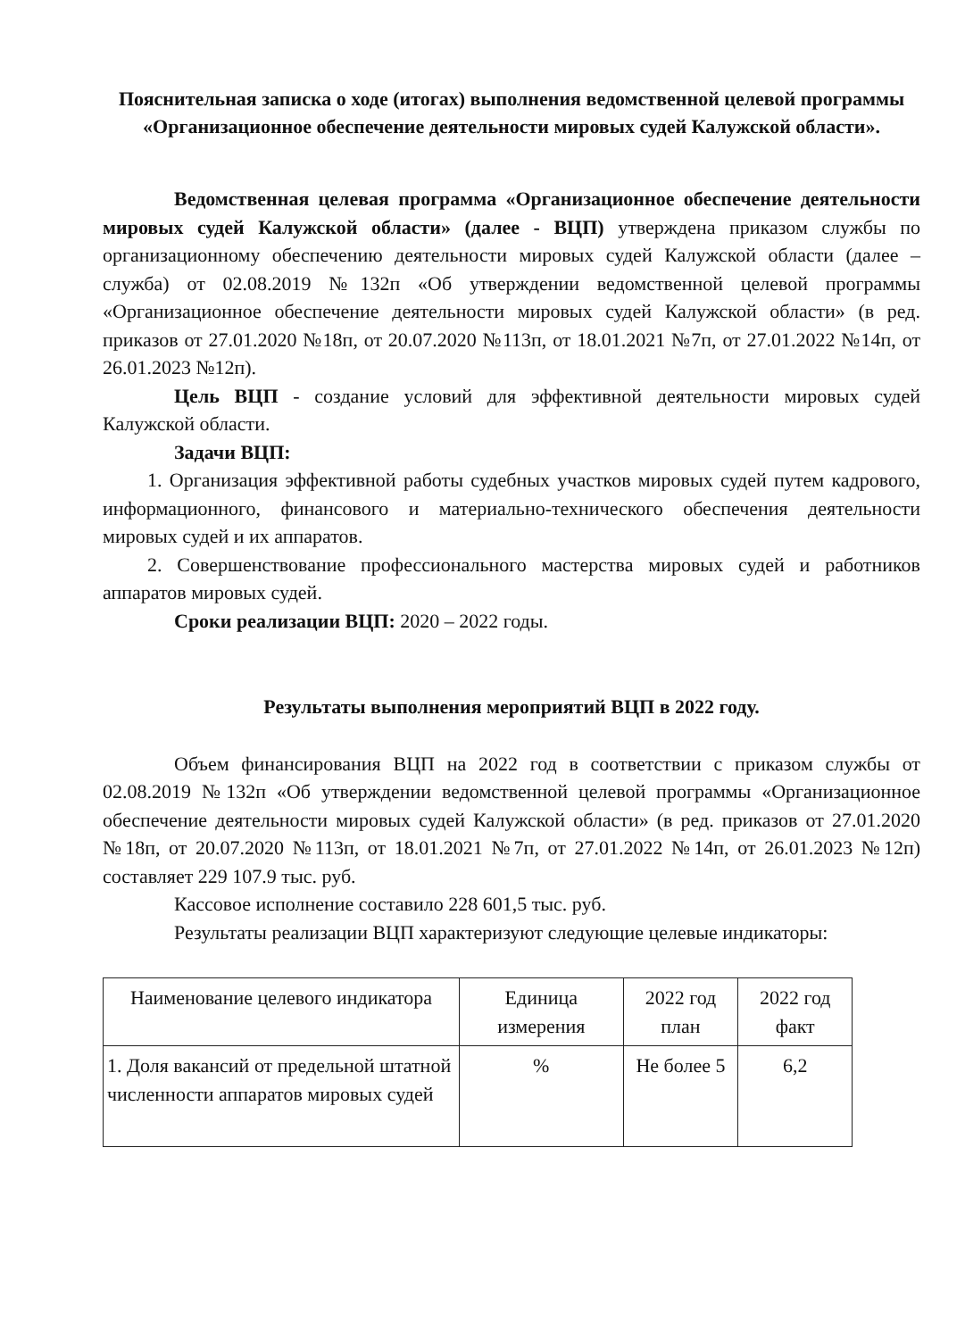Пояснительная записка о ходе (итогах) выполнения ведомственной целевой программы «Организационное обеспечение деятельности мировых судей Калужской области».
Ведомственная целевая программа «Организационное обеспечение деятельности мировых судей Калужской области» (далее - ВЦП) утверждена приказом службы по организационному обеспечению деятельности мировых судей Калужской области (далее – служба) от 02.08.2019 №132п «Об утверждении ведомственной целевой программы «Организационное обеспечение деятельности мировых судей Калужской области» (в ред. приказов от 27.01.2020 №18п, от 20.07.2020 №113п, от 18.01.2021 №7п, от 27.01.2022 №14п, от 26.01.2023 №12п).
Цель ВЦП - создание условий для эффективной деятельности мировых судей Калужской области.
Задачи ВЦП:
1. Организация эффективной работы судебных участков мировых судей путем кадрового, информационного, финансового и материально-технического обеспечения деятельности мировых судей и их аппаратов.
2. Совершенствование профессионального мастерства мировых судей и работников аппаратов мировых судей.
Сроки реализации ВЦП: 2020 – 2022 годы.
Результаты выполнения мероприятий ВЦП в 2022 году.
Объем финансирования ВЦП на 2022 год в соответствии с приказом службы от 02.08.2019 №132п «Об утверждении ведомственной целевой программы «Организационное обеспечение деятельности мировых судей Калужской области» (в ред. приказов от 27.01.2020 №18п, от 20.07.2020 №113п, от 18.01.2021 №7п, от 27.01.2022 №14п, от 26.01.2023 №12п) составляет 229 107.9 тыс. руб.
Кассовое исполнение составило 228 601,5 тыс. руб.
Результаты реализации ВЦП характеризуют следующие целевые индикаторы:
| Наименование целевого индикатора | Единица измерения | 2022 год план | 2022 год факт |
| --- | --- | --- | --- |
| 1. Доля вакансий от предельной штатной численности аппаратов мировых судей | % | Не более 5 | 6,2 |